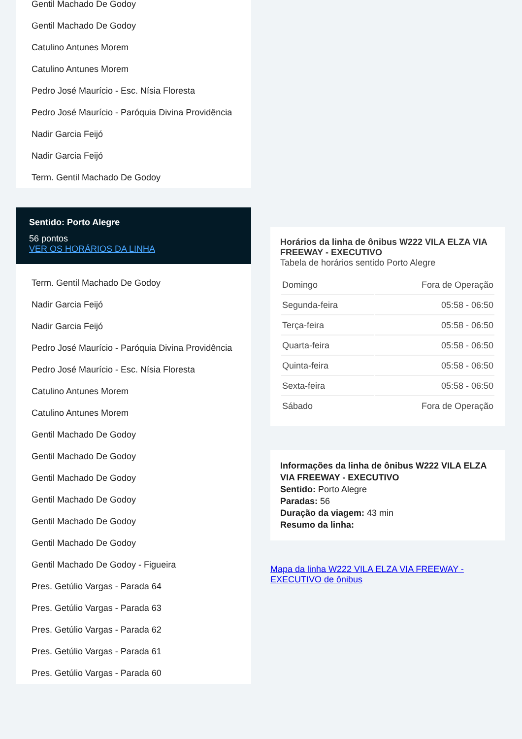Gentil Machado De Godoy
Gentil Machado De Godoy
Catulino Antunes Morem
Catulino Antunes Morem
Pedro José Maurício - Esc. Nísia Floresta
Pedro José Maurício - Paróquia Divina Providência
Nadir Garcia Feijó
Nadir Garcia Feijó
Term. Gentil Machado De Godoy
Sentido: Porto Alegre
56 pontos
VER OS HORÁRIOS DA LINHA
Term. Gentil Machado De Godoy
Nadir Garcia Feijó
Nadir Garcia Feijó
Pedro José Maurício - Paróquia Divina Providência
Pedro José Maurício - Esc. Nísia Floresta
Catulino Antunes Morem
Catulino Antunes Morem
Gentil Machado De Godoy
Gentil Machado De Godoy
Gentil Machado De Godoy
Gentil Machado De Godoy
Gentil Machado De Godoy
Gentil Machado De Godoy
Gentil Machado De Godoy - Figueira
Pres. Getúlio Vargas - Parada 64
Pres. Getúlio Vargas - Parada 63
Pres. Getúlio Vargas - Parada 62
Pres. Getúlio Vargas - Parada 61
Pres. Getúlio Vargas - Parada 60
Horários da linha de ônibus W222 VILA ELZA VIA FREEWAY - EXECUTIVO
Tabela de horários sentido Porto Alegre
| Domingo | Fora de Operação |
| Segunda-feira | 05:58 - 06:50 |
| Terça-feira | 05:58 - 06:50 |
| Quarta-feira | 05:58 - 06:50 |
| Quinta-feira | 05:58 - 06:50 |
| Sexta-feira | 05:58 - 06:50 |
| Sábado | Fora de Operação |
Informações da linha de ônibus W222 VILA ELZA VIA FREEWAY - EXECUTIVO
Sentido: Porto Alegre
Paradas: 56
Duração da viagem: 43 min
Resumo da linha:
Mapa da linha W222 VILA ELZA VIA FREEWAY - EXECUTIVO de ônibus